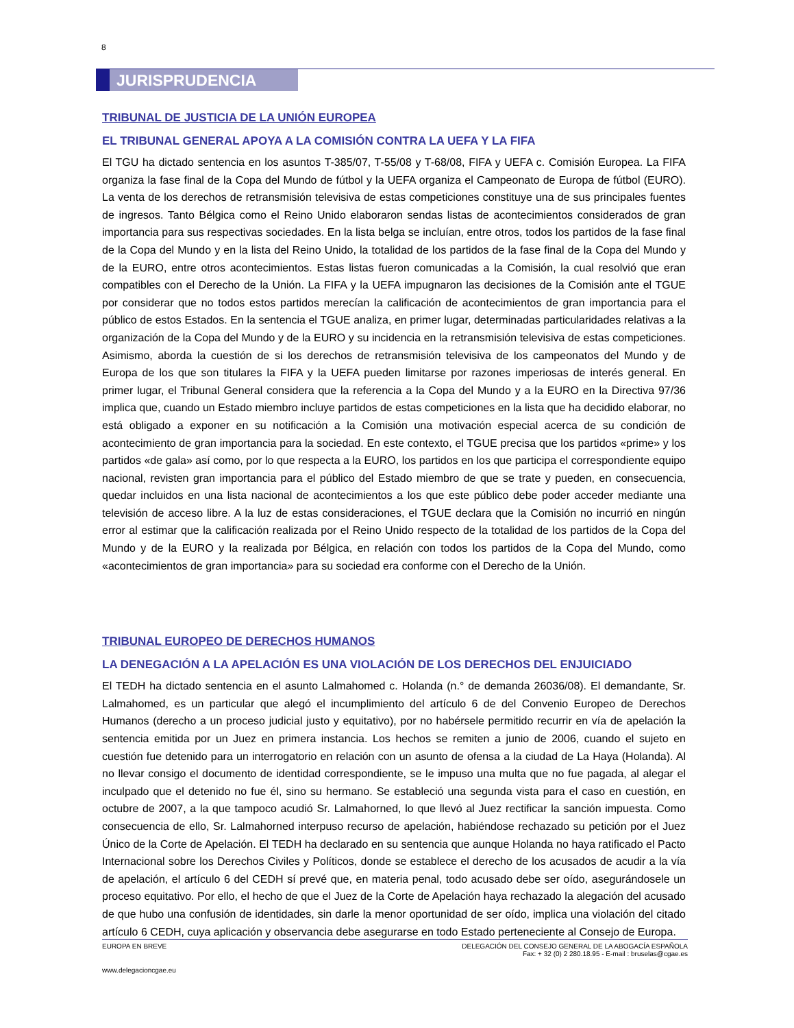8
JURISPRUDENCIA
TRIBUNAL DE JUSTICIA DE LA UNIÓN EUROPEA
EL TRIBUNAL GENERAL APOYA A LA COMISIÓN CONTRA LA UEFA Y LA FIFA
El TGU ha dictado sentencia en los asuntos T-385/07, T-55/08 y T-68/08, FIFA y UEFA c. Comisión Europea. La FIFA organiza la fase final de la Copa del Mundo de fútbol y la UEFA organiza el Campeonato de Europa de fútbol (EURO). La venta de los derechos de retransmisión televisiva de estas competiciones constituye una de sus principales fuentes de ingresos. Tanto Bélgica como el Reino Unido elaboraron sendas listas de acontecimientos considerados de gran importancia para sus respectivas sociedades. En la lista belga se incluían, entre otros, todos los partidos de la fase final de la Copa del Mundo y en la lista del Reino Unido, la totalidad de los partidos de la fase final de la Copa del Mundo y de la EURO, entre otros acontecimientos. Estas listas fueron comunicadas a la Comisión, la cual resolvió que eran compatibles con el Derecho de la Unión. La FIFA y la UEFA impugnaron las decisiones de la Comisión ante el TGUE por considerar que no todos estos partidos merecían la calificación de acontecimientos de gran importancia para el público de estos Estados. En la sentencia el TGUE analiza, en primer lugar, determinadas particularidades relativas a la organización de la Copa del Mundo y de la EURO y su incidencia en la retransmisión televisiva de estas competiciones. Asimismo, aborda la cuestión de si los derechos de retransmisión televisiva de los campeonatos del Mundo y de Europa de los que son titulares la FIFA y la UEFA pueden limitarse por razones imperiosas de interés general. En primer lugar, el Tribunal General considera que la referencia a la Copa del Mundo y a la EURO en la Directiva 97/36 implica que, cuando un Estado miembro incluye partidos de estas competiciones en la lista que ha decidido elaborar, no está obligado a exponer en su notificación a la Comisión una motivación especial acerca de su condición de acontecimiento de gran importancia para la sociedad. En este contexto, el TGUE precisa que los partidos «prime» y los partidos «de gala» así como, por lo que respecta a la EURO, los partidos en los que participa el correspondiente equipo nacional, revisten gran importancia para el público del Estado miembro de que se trate y pueden, en consecuencia, quedar incluidos en una lista nacional de acontecimientos a los que este público debe poder acceder mediante una televisión de acceso libre. A la luz de estas consideraciones, el TGUE declara que la Comisión no incurrió en ningún error al estimar que la calificación realizada por el Reino Unido respecto de la totalidad de los partidos de la Copa del Mundo y de la EURO y la realizada por Bélgica, en relación con todos los partidos de la Copa del Mundo, como «acontecimientos de gran importancia» para su sociedad era conforme con el Derecho de la Unión.
TRIBUNAL EUROPEO DE DERECHOS HUMANOS
LA DENEGACIÓN A LA APELACIÓN ES UNA VIOLACIÓN DE LOS DERECHOS DEL ENJUICIADO
El TEDH ha dictado sentencia en el asunto Lalmahomed c. Holanda (n.° de demanda 26036/08). El demandante, Sr. Lalmahomed, es un particular que alegó el incumplimiento del artículo 6 de del Convenio Europeo de Derechos Humanos (derecho a un proceso judicial justo y equitativo), por no habérsele permitido recurrir en vía de apelación la sentencia emitida por un Juez en primera instancia. Los hechos se remiten a junio de 2006, cuando el sujeto en cuestión fue detenido para un interrogatorio en relación con un asunto de ofensa a la ciudad de La Haya (Holanda). Al no llevar consigo el documento de identidad correspondiente, se le impuso una multa que no fue pagada, al alegar el inculpado que el detenido no fue él, sino su hermano. Se estableció una segunda vista para el caso en cuestión, en octubre de 2007, a la que tampoco acudió Sr. Lalmahorned, lo que llevó al Juez rectificar la sanción impuesta. Como consecuencia de ello, Sr. Lalmahorned interpuso recurso de apelación, habiéndose rechazado su petición por el Juez Único de la Corte de Apelación. El TEDH ha declarado en su sentencia que aunque Holanda no haya ratificado el Pacto Internacional sobre los Derechos Civiles y Políticos, donde se establece el derecho de los acusados de acudir a la vía de apelación, el artículo 6 del CEDH sí prevé que, en materia penal, todo acusado debe ser oído, asegurándosele un proceso equitativo. Por ello, el hecho de que el Juez de la Corte de Apelación haya rechazado la alegación del acusado de que hubo una confusión de identidades, sin darle la menor oportunidad de ser oído, implica una violación del citado artículo 6 CEDH, cuya aplicación y observancia debe asegurarse en todo Estado perteneciente al Consejo de Europa.
EUROPA EN BREVE DELEGACIÓN DEL CONSEJO GENERAL DE LA ABOGACÍA ESPAÑOLA
Fax: + 32 (0) 2 280.18.95 - E-mail : bruselas@cgae.es
www.delegacioncgae.eu